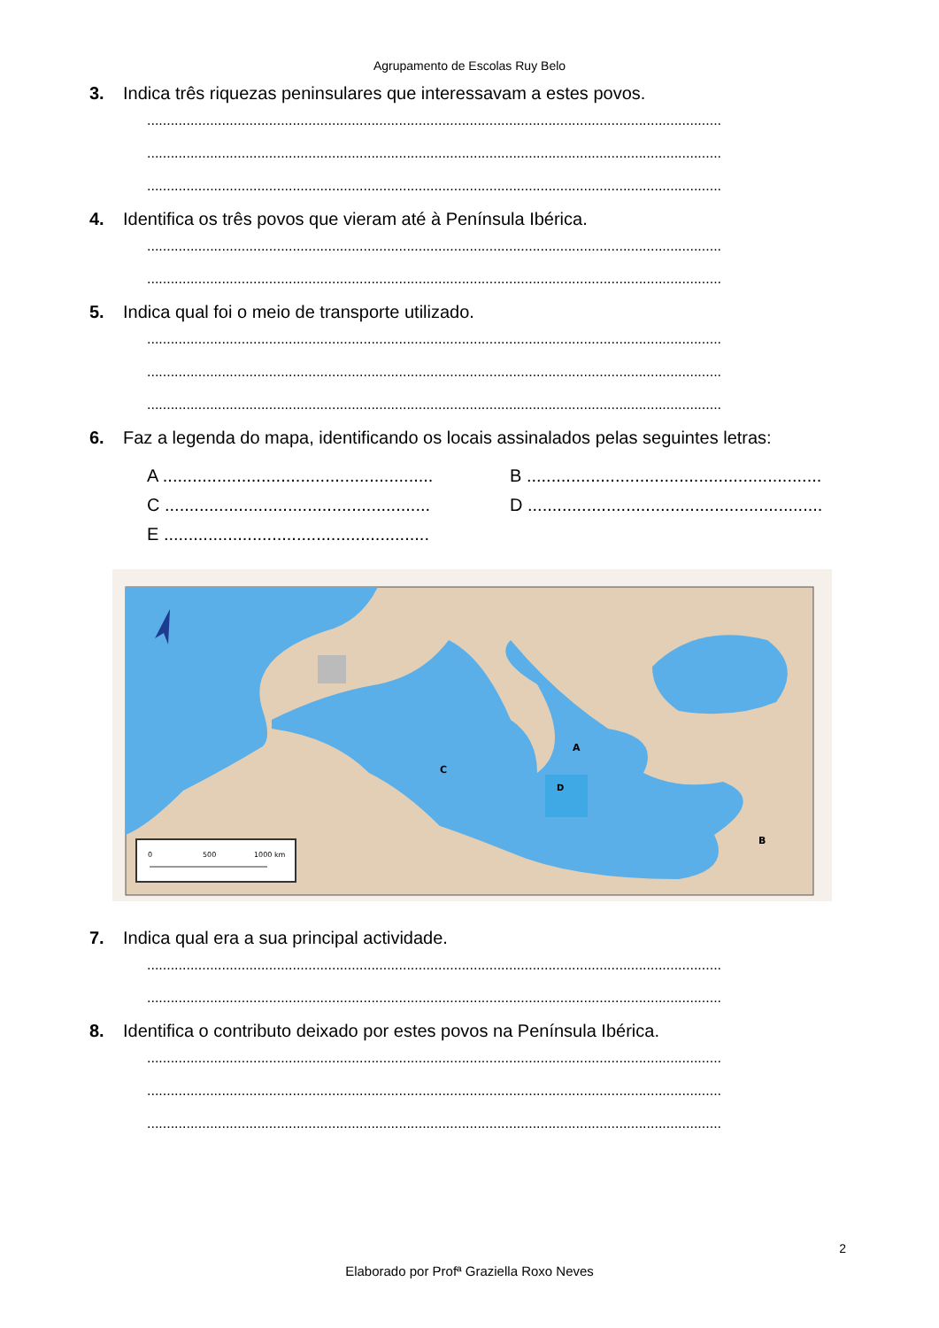Agrupamento de Escolas Ruy Belo
3. Indica três riquezas peninsulares que interessavam a estes povos.
..................................................................................................................................................
..................................................................................................................................................
..................................................................................................................................................
4. Identifica os três povos que vieram até à Península Ibérica.
..................................................................................................................................................
..................................................................................................................................................
5. Indica qual foi o meio de transporte utilizado.
..................................................................................................................................................
..................................................................................................................................................
..................................................................................................................................................
6. Faz a legenda do mapa, identificando os locais assinalados pelas seguintes letras:
A .......................................................
B ............................................................
C ......................................................
D ............................................................
E ......................................................
0
500
1000 km
A
B
C
D
7. Indica qual era a sua principal actividade.
..................................................................................................................................................
..................................................................................................................................................
8. Identifica o contributo deixado por estes povos na Península Ibérica.
..................................................................................................................................................
..................................................................................................................................................
..................................................................................................................................................
2
Elaborado por Profª Graziella Roxo Neves